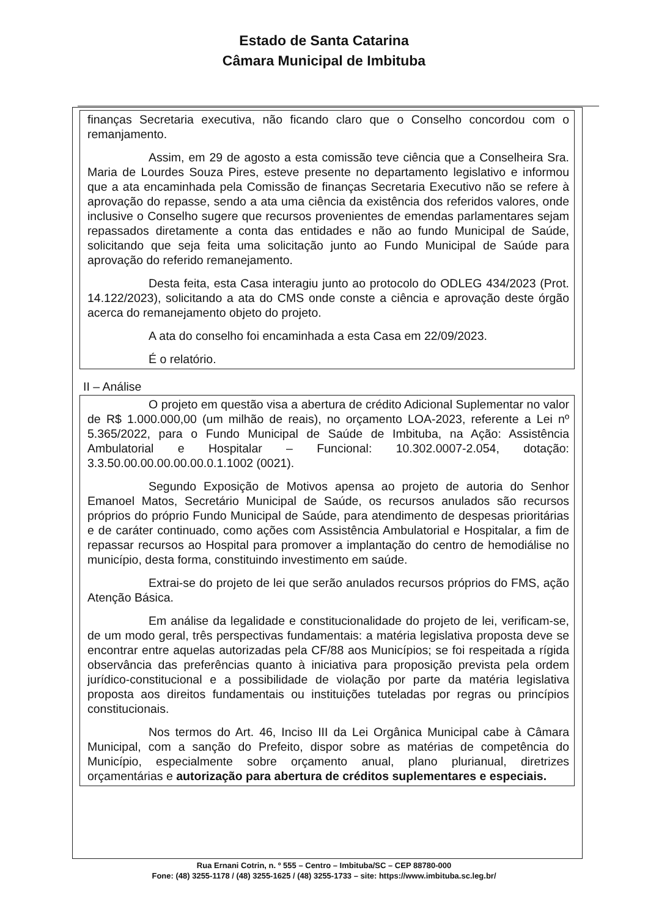Estado de Santa Catarina
Câmara Municipal de Imbituba
finanças Secretaria executiva, não ficando claro que o Conselho concordou com o remanjamento.
Assim, em 29 de agosto a esta comissão teve ciência que a Conselheira Sra. Maria de Lourdes Souza Pires, esteve presente no departamento legislativo e informou que a ata encaminhada pela Comissão de finanças Secretaria Executivo não se refere à aprovação do repasse, sendo a ata uma ciência da existência dos referidos valores, onde inclusive o Conselho sugere que recursos provenientes de emendas parlamentares sejam repassados diretamente a conta das entidades e não ao fundo Municipal de Saúde, solicitando que seja feita uma solicitação junto ao Fundo Municipal de Saúde para aprovação do referido remanejamento.
Desta feita, esta Casa interagiu junto ao protocolo do ODLEG 434/2023 (Prot. 14.122/2023), solicitando a ata do CMS onde conste a ciência e aprovação deste órgão acerca do remanejamento objeto do projeto.
A ata do conselho foi encaminhada a esta Casa em 22/09/2023.
É o relatório.
II – Análise
O projeto em questão visa a abertura de crédito Adicional Suplementar no valor de R$ 1.000.000,00 (um milhão de reais), no orçamento LOA-2023, referente a Lei nº 5.365/2022, para o Fundo Municipal de Saúde de Imbituba, na Ação: Assistência Ambulatorial e Hospitalar – Funcional: 10.302.0007-2.054, dotação: 3.3.50.00.00.00.00.00.0.1.1002 (0021).
Segundo Exposição de Motivos apensa ao projeto de autoria do Senhor Emanoel Matos, Secretário Municipal de Saúde, os recursos anulados são recursos próprios do próprio Fundo Municipal de Saúde, para atendimento de despesas prioritárias e de caráter continuado, como ações com Assistência Ambulatorial e Hospitalar, a fim de repassar recursos ao Hospital para promover a implantação do centro de hemodiálise no município, desta forma, constituindo investimento em saúde.
Extrai-se do projeto de lei que serão anulados recursos próprios do FMS, ação Atenção Básica.
Em análise da legalidade e constitucionalidade do projeto de lei, verificam-se, de um modo geral, três perspectivas fundamentais: a matéria legislativa proposta deve se encontrar entre aquelas autorizadas pela CF/88 aos Municípios; se foi respeitada a rígida observância das preferências quanto à iniciativa para proposição prevista pela ordem jurídico-constitucional e a possibilidade de violação por parte da matéria legislativa proposta aos direitos fundamentais ou instituições tuteladas por regras ou princípios constitucionais.
Nos termos do Art. 46, Inciso III da Lei Orgânica Municipal cabe à Câmara Municipal, com a sanção do Prefeito, dispor sobre as matérias de competência do Município, especialmente sobre orçamento anual, plano plurianual, diretrizes orçamentárias e autorização para abertura de créditos suplementares e especiais.
Rua Ernani Cotrin, n. º 555 – Centro – Imbituba/SC – CEP 88780-000
Fone: (48) 3255-1178 / (48) 3255-1625 / (48) 3255-1733 – site: https://www.imbituba.sc.leg.br/